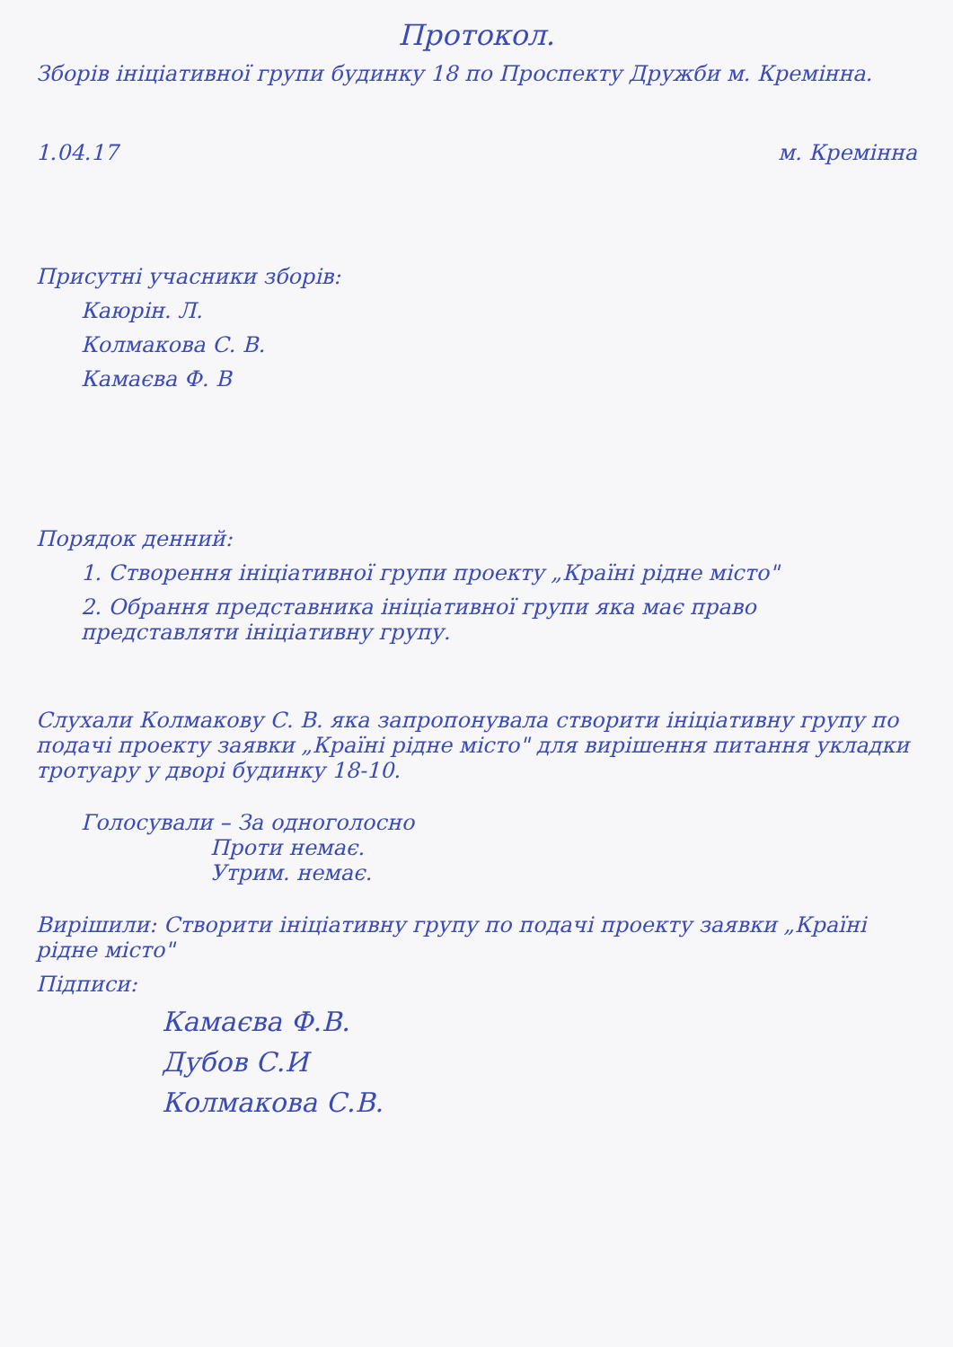Протокол.
Зборів ініціативної групи будинку 18 по Проспекту Дружби м. Кремінна.
1.04.17 м. Кремінна
Присутні учасники зборів:
Каюрін. Л.
Колмакова С. В.
Камаєва Ф. В
Порядок денний:
1. Створення ініціативної групи проекту „Країні рідне місто"
2. Обрання представника ініціативної групи яка має право представляти ініціативну групу.
Слухали Колмакову С. В. яка запропонувала створити ініціативну групу по подачі проекту заявки „Країні рідне місто" для вирішення питання укладки тротуару у дворі будинку 18-10.
Голосували – За одноголосно
      Проти немає.
      Утрим. немає.
Вирішили: Створити ініціативну групу по подачі проекту заявки „Країні рідне місто"
Підписи:
Камаєва Ф.В.
Дубов С.И
Колмакова С.В.